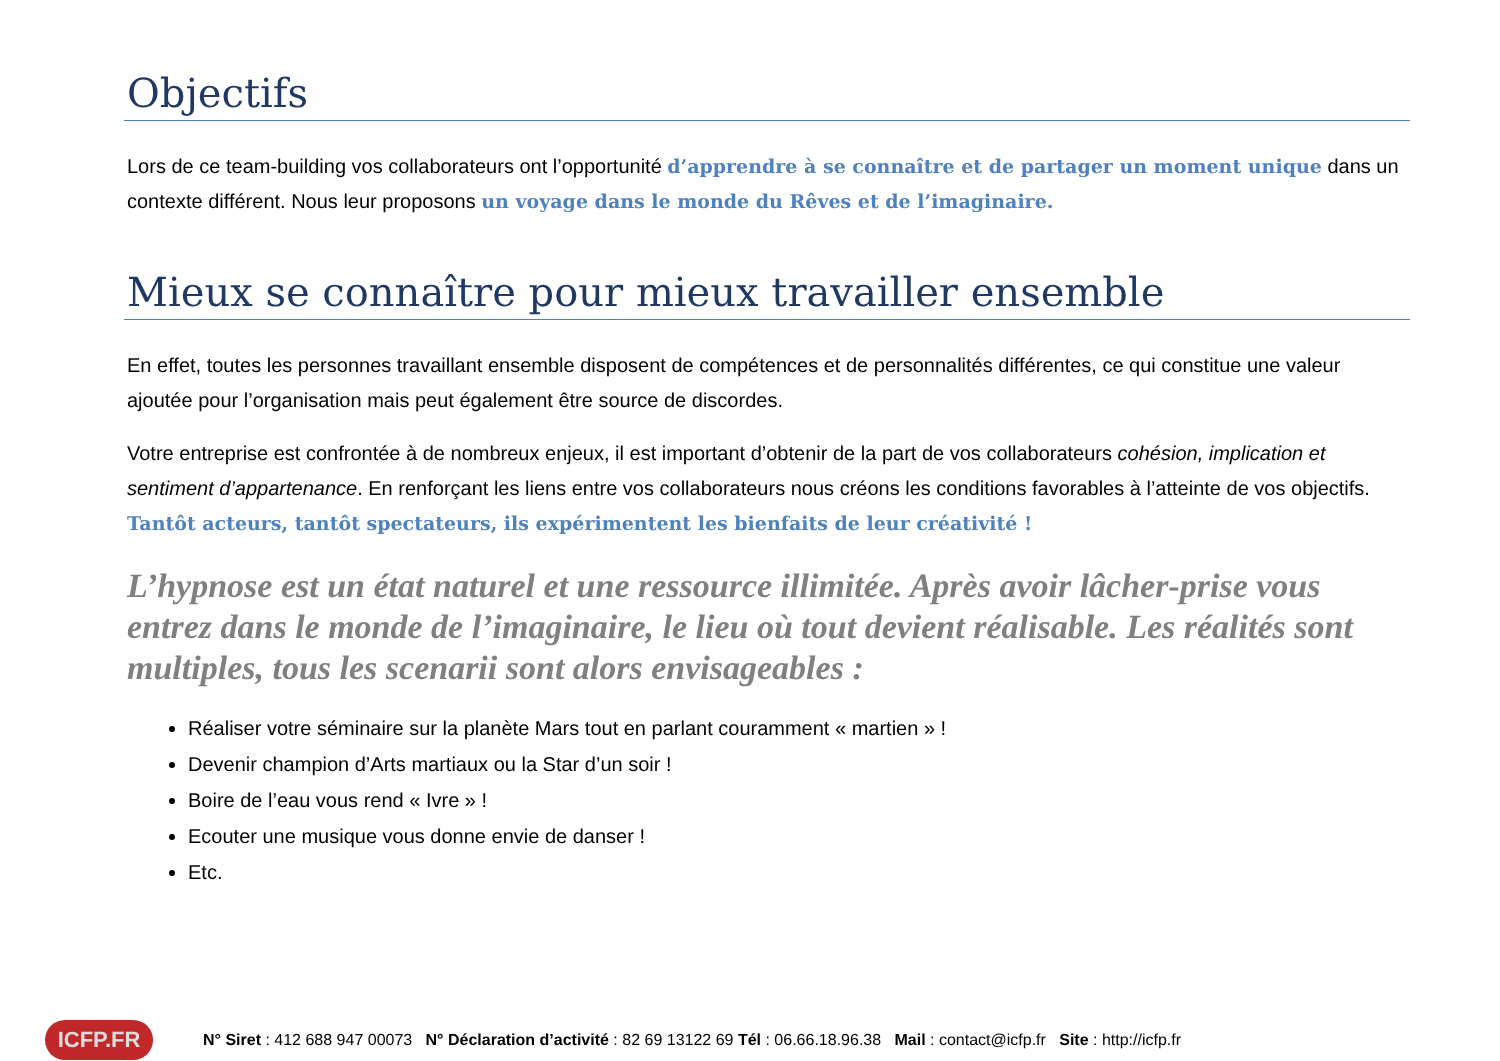Objectifs
Lors de ce team-building vos collaborateurs ont l’opportunité d’apprendre à se connaître et de partager un moment unique dans un contexte différent. Nous leur proposons un voyage dans le monde du Rêves et de l’imaginaire.
Mieux se connaître pour mieux travailler ensemble
En effet, toutes les personnes travaillant ensemble disposent de compétences et de personnalités différentes, ce qui constitue une valeur ajoutée pour l’organisation mais peut également être source de discordes.
Votre entreprise est confrontée à de nombreux enjeux, il est important d’obtenir de la part de vos collaborateurs cohésion, implication et sentiment d’appartenance. En renforçant les liens entre vos collaborateurs nous créons les conditions favorables à l’atteinte de vos objectifs. Tantôt acteurs, tantôt spectateurs, ils expérimentent les bienfaits de leur créativité !
L’hypnose est un état naturel et une ressource illimitée. Après avoir lâcher-prise vous entrez dans le monde de l’imaginaire, le lieu où tout devient réalisable. Les réalités sont multiples, tous les scenarii sont alors envisageables :
Réaliser votre séminaire sur la planète Mars tout en parlant couramment « martien » !
Devenir champion d’Arts martiaux ou la Star d’un soir !
Boire de l’eau vous rend « Ivre » !
Ecouter une musique vous donne envie de danser !
Etc.
ICFP.FR
N° Siret : 412 688 947 00073 N° Déclaration d’activité : 82 69 13122 69 Tél : 06.66.18.96.38 Mail : contact@icfp.fr Site : http://icfp.fr